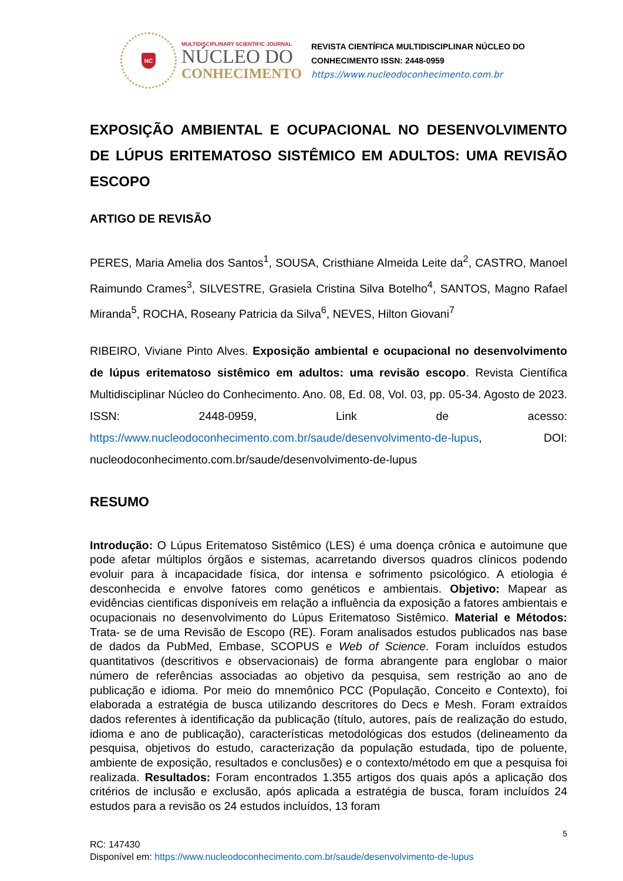NC
MULTIDISCIPLINARY SCIENTIFIC JOURNAL
NÚCLEO DO
CONHECIMENTO
REVISTA CIENTÍFICA MULTIDISCIPLINAR NÚCLEO DO
CONHECIMENTO ISSN: 2448-0959
https://www.nucleodoconhecimento.com.br
EXPOSIÇÃO AMBIENTAL E OCUPACIONAL NO DESENVOLVIMENTO DE LÚPUS ERITEMATOSO SISTÊMICO EM ADULTOS: UMA REVISÃO ESCOPO
ARTIGO DE REVISÃO
PERES, Maria Amelia dos Santos<sup>1</sup>, SOUSA, Cristhiane Almeida Leite da<sup>2</sup>, CASTRO, Manoel Raimundo Crames<sup>3</sup>, SILVESTRE, Grasiela Cristina Silva Botelho<sup>4</sup>, SANTOS, Magno Rafael Miranda<sup>5</sup>, ROCHA, Roseany Patricia da Silva<sup>6</sup>, NEVES, Hilton Giovani<sup>7</sup>
RIBEIRO, Viviane Pinto Alves. Exposição ambiental e ocupacional no desenvolvimento de lúpus eritematoso sistêmico em adultos: uma revisão escopo. Revista Científica Multidisciplinar Núcleo do Conhecimento. Ano. 08, Ed. 08, Vol. 03, pp. 05-34. Agosto de 2023. ISSN: 2448-0959, Link de acesso: https://www.nucleodoconhecimento.com.br/saude/desenvolvimento-de-lupus, DOI: nucleodoconhecimento.com.br/saude/desenvolvimento-de-lupus
RESUMO
Introdução: O Lúpus Eritematoso Sistêmico (LES) é uma doença crônica e autoimune que pode afetar múltiplos órgãos e sistemas, acarretando diversos quadros clínicos podendo evoluir para à incapacidade física, dor intensa e sofrimento psicológico. A etiologia é desconhecida e envolve fatores como genéticos e ambientais. Objetivo: Mapear as evidências cientificas disponíveis em relação a influência da exposição a fatores ambientais e ocupacionais no desenvolvimento do Lúpus Eritematoso Sistêmico. Material e Métodos: Trata- se de uma Revisão de Escopo (RE). Foram analisados estudos publicados nas base de dados da PubMed, Embase, SCOPUS e Web of Science. Foram incluídos estudos quantitativos (descritivos e observacionais) de forma abrangente para englobar o maior número de referências associadas ao objetivo da pesquisa, sem restrição ao ano de publicação e idioma. Por meio do mnemônico PCC (População, Conceito e Contexto), foi elaborada a estratégia de busca utilizando descritores do Decs e Mesh. Foram extraídos dados referentes à identificação da publicação (título, autores, país de realização do estudo, idioma e ano de publicação), características metodológicas dos estudos (delineamento da pesquisa, objetivos do estudo, caracterização da população estudada, tipo de poluente, ambiente de exposição, resultados e conclusões) e o contexto/método em que a pesquisa foi realizada. Resultados: Foram encontrados 1.355 artigos dos quais após a aplicação dos critérios de inclusão e exclusão, após aplicada a estratégia de busca, foram incluídos 24 estudos para a revisão os 24 estudos incluídos, 13 foram
5
RC: 147430
Disponível em: https://www.nucleodoconhecimento.com.br/saude/desenvolvimento-de-lupus